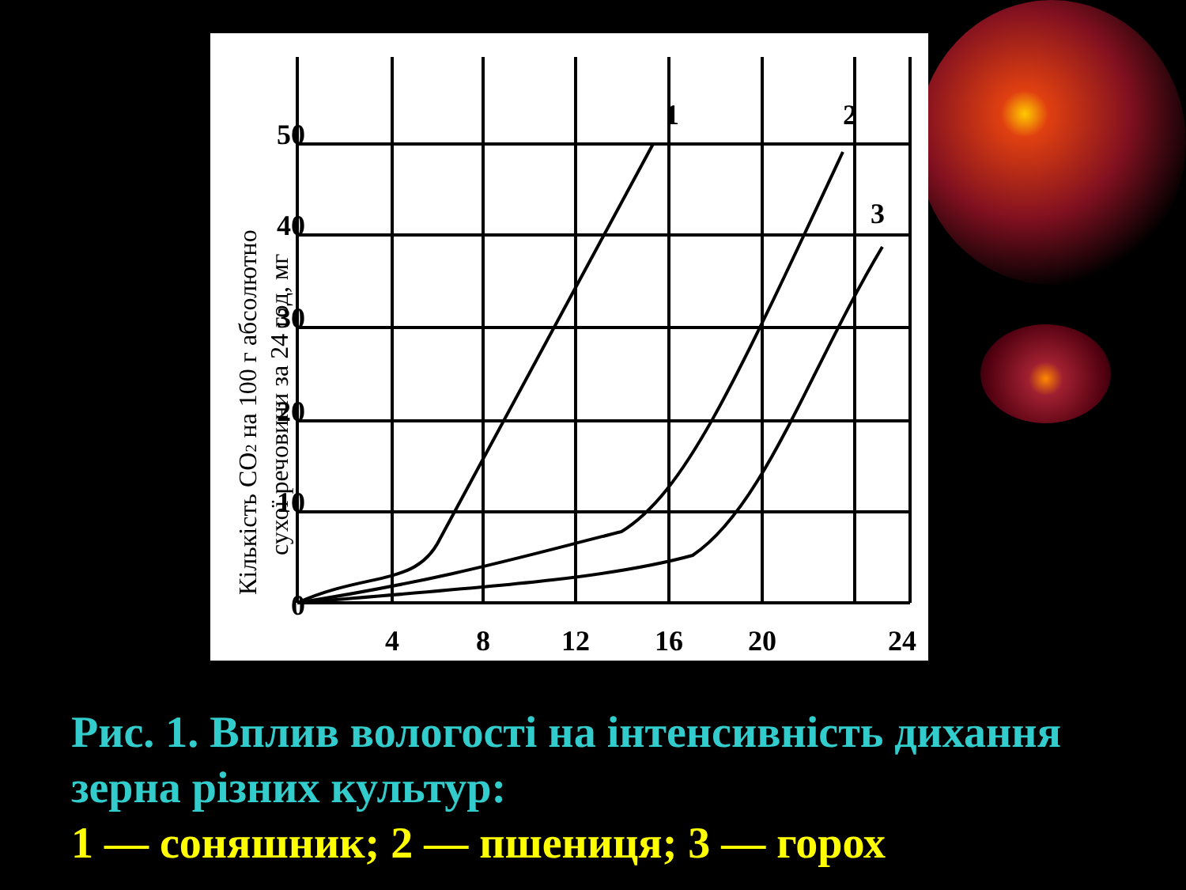1
2
3
50
40
30
20
10
0
4
8
12
16
20
24
Кількість CO2 на 100 г абсолютно
сухої речовини за 24 год, мг
Рис. 1. Вплив вологості на інтенсивність дихання зерна різних культур:
1 — соняшник; 2 — пшениця; 3 — горох